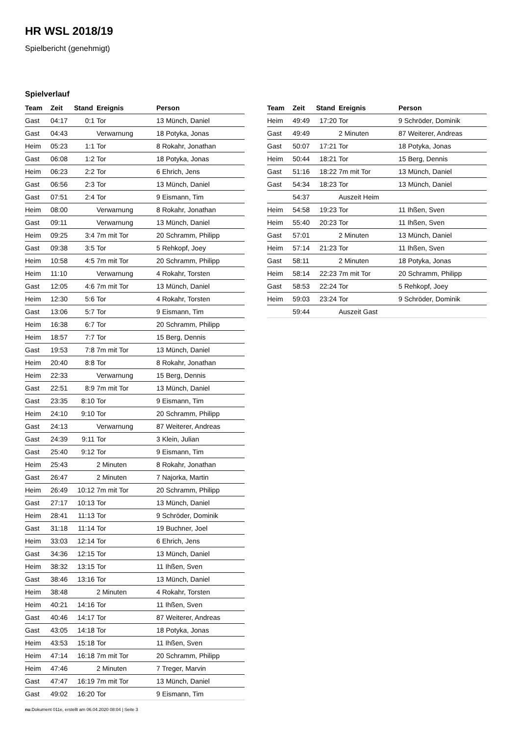HR WSL 2018/19
Spielbericht (genehmigt)
Spielverlauf
| Team | Zeit | Stand | Ereignis | Person |
| --- | --- | --- | --- | --- |
| Gast | 04:17 | 0:1 | Tor | 13 Münch, Daniel |
| Gast | 04:43 | | Verwarnung | 18 Potyka, Jonas |
| Heim | 05:23 | 1:1 | Tor | 8 Rokahr, Jonathan |
| Gast | 06:08 | 1:2 | Tor | 18 Potyka, Jonas |
| Heim | 06:23 | 2:2 | Tor | 6 Ehrich, Jens |
| Gast | 06:56 | 2:3 | Tor | 13 Münch, Daniel |
| Gast | 07:51 | 2:4 | Tor | 9 Eismann, Tim |
| Heim | 08:00 | | Verwarnung | 8 Rokahr, Jonathan |
| Gast | 09:11 | | Verwarnung | 13 Münch, Daniel |
| Heim | 09:25 | 3:4 | 7m mit Tor | 20 Schramm, Philipp |
| Gast | 09:38 | 3:5 | Tor | 5 Rehkopf, Joey |
| Heim | 10:58 | 4:5 | 7m mit Tor | 20 Schramm, Philipp |
| Heim | 11:10 | | Verwarnung | 4 Rokahr, Torsten |
| Gast | 12:05 | 4:6 | 7m mit Tor | 13 Münch, Daniel |
| Heim | 12:30 | 5:6 | Tor | 4 Rokahr, Torsten |
| Gast | 13:06 | 5:7 | Tor | 9 Eismann, Tim |
| Heim | 16:38 | 6:7 | Tor | 20 Schramm, Philipp |
| Heim | 18:57 | 7:7 | Tor | 15 Berg, Dennis |
| Gast | 19:53 | 7:8 | 7m mit Tor | 13 Münch, Daniel |
| Heim | 20:40 | 8:8 | Tor | 8 Rokahr, Jonathan |
| Heim | 22:33 | | Verwarnung | 15 Berg, Dennis |
| Gast | 22:51 | 8:9 | 7m mit Tor | 13 Münch, Daniel |
| Gast | 23:35 | 8:10 | Tor | 9 Eismann, Tim |
| Heim | 24:10 | 9:10 | Tor | 20 Schramm, Philipp |
| Gast | 24:13 | | Verwarnung | 87 Weiterer, Andreas |
| Gast | 24:39 | 9:11 | Tor | 3 Klein, Julian |
| Gast | 25:40 | 9:12 | Tor | 9 Eismann, Tim |
| Heim | 25:43 | | 2 Minuten | 8 Rokahr, Jonathan |
| Gast | 26:47 | | 2 Minuten | 7 Najorka, Martin |
| Heim | 26:49 | 10:12 | 7m mit Tor | 20 Schramm, Philipp |
| Gast | 27:17 | 10:13 | Tor | 13 Münch, Daniel |
| Heim | 28:41 | 11:13 | Tor | 9 Schröder, Dominik |
| Gast | 31:18 | 11:14 | Tor | 19 Buchner, Joel |
| Heim | 33:03 | 12:14 | Tor | 6 Ehrich, Jens |
| Gast | 34:36 | 12:15 | Tor | 13 Münch, Daniel |
| Heim | 38:32 | 13:15 | Tor | 11 Ihßen, Sven |
| Gast | 38:46 | 13:16 | Tor | 13 Münch, Daniel |
| Heim | 38:48 | | 2 Minuten | 4 Rokahr, Torsten |
| Heim | 40:21 | 14:16 | Tor | 11 Ihßen, Sven |
| Gast | 40:46 | 14:17 | Tor | 87 Weiterer, Andreas |
| Gast | 43:05 | 14:18 | Tor | 18 Potyka, Jonas |
| Heim | 43:53 | 15:18 | Tor | 11 Ihßen, Sven |
| Heim | 47:14 | 16:18 | 7m mit Tor | 20 Schramm, Philipp |
| Heim | 47:46 | | 2 Minuten | 7 Treger, Marvin |
| Gast | 47:47 | 16:19 | 7m mit Tor | 13 Münch, Daniel |
| Gast | 49:02 | 16:20 | Tor | 9 Eismann, Tim |
| Team | Zeit | Stand | Ereignis | Person |
| --- | --- | --- | --- | --- |
| Heim | 49:49 | 17:20 | Tor | 9 Schröder, Dominik |
| Gast | 49:49 | | 2 Minuten | 87 Weiterer, Andreas |
| Gast | 50:07 | 17:21 | Tor | 18 Potyka, Jonas |
| Heim | 50:44 | 18:21 | Tor | 15 Berg, Dennis |
| Gast | 51:16 | 18:22 | 7m mit Tor | 13 Münch, Daniel |
| Gast | 54:34 | 18:23 | Tor | 13 Münch, Daniel |
| | 54:37 | | Auszeit Heim | |
| Heim | 54:58 | 19:23 | Tor | 11 Ihßen, Sven |
| Heim | 55:40 | 20:23 | Tor | 11 Ihßen, Sven |
| Gast | 57:01 | | 2 Minuten | 13 Münch, Daniel |
| Heim | 57:14 | 21:23 | Tor | 11 Ihßen, Sven |
| Gast | 58:11 | | 2 Minuten | 18 Potyka, Jonas |
| Heim | 58:14 | 22:23 | 7m mit Tor | 20 Schramm, Philipp |
| Gast | 58:53 | 22:24 | Tor | 5 Rehkopf, Joey |
| Heim | 59:03 | 23:24 | Tor | 9 Schröder, Dominik |
| | 59:44 | | Auszeit Gast | |
nu.Dokument 011e, erstellt am 06.04.2020 08:04 | Seite 3